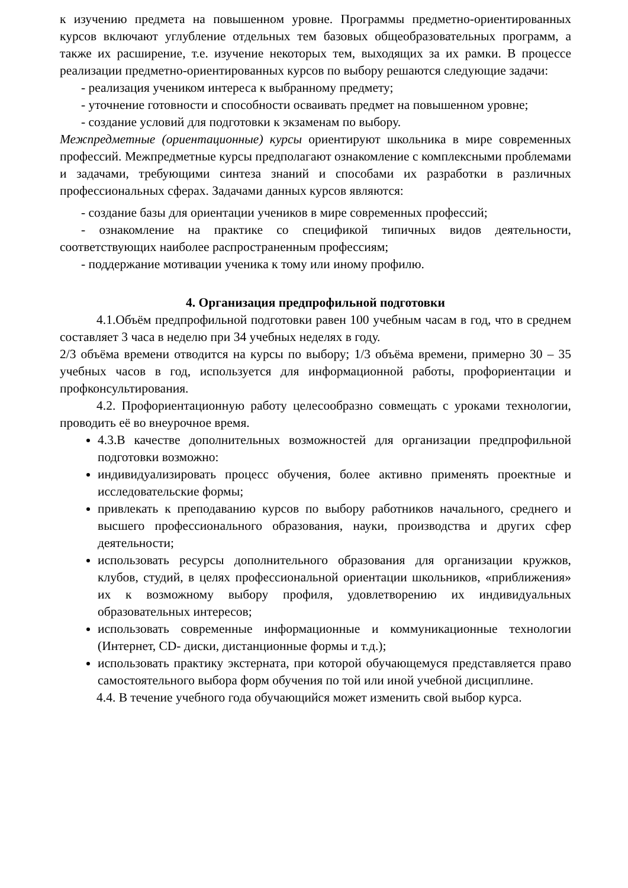к изучению предмета на повышенном уровне. Программы предметно-ориентированных курсов включают углубление отдельных тем базовых общеобразовательных программ, а также их расширение, т.е. изучение некоторых тем, выходящих за их рамки. В процессе реализации предметно-ориентированных курсов по выбору решаются следующие задачи:
- реализация учеником интереса к выбранному предмету;
- уточнение готовности и способности осваивать предмет на повышенном уровне;
- создание условий для подготовки к экзаменам по выбору.
Межпредметные (ориентационные) курсы ориентируют школьника в мире современных профессий. Межпредметные курсы предполагают ознакомление с комплексными проблемами и задачами, требующими синтеза знаний и способами их разработки в различных профессиональных сферах. Задачами данных курсов являются:
- создание базы для ориентации учеников в мире современных профессий;
- ознакомление на практике со спецификой типичных видов деятельности, соответствующих наиболее распространенным профессиям;
- поддержание мотивации ученика к тому или иному профилю.
4. Организация предпрофильной подготовки
4.1.Объём предпрофильной подготовки равен 100 учебным часам в год, что в среднем составляет 3 часа в неделю при 34 учебных неделях в году.
2/3 объёма времени отводится на курсы по выбору; 1/3 объёма времени, примерно 30 – 35 учебных часов в год, используется для информационной работы, профориентации и профконсультирования.
4.2. Профориентационную работу целесообразно совмещать с уроками технологии, проводить её во внеурочное время.
4.3.В качестве дополнительных возможностей для организации предпрофильной подготовки возможно:
индивидуализировать процесс обучения, более активно применять проектные и исследовательские формы;
привлекать к преподаванию курсов по выбору работников начального, среднего и высшего профессионального образования, науки, производства и других сфер деятельности;
использовать ресурсы дополнительного образования для организации кружков, клубов, студий, в целях профессиональной ориентации школьников, «приближения» их к возможному выбору профиля, удовлетворению их индивидуальных образовательных интересов;
использовать современные информационные и коммуникационные технологии (Интернет, CD- диски, дистанционные формы и т.д.);
использовать практику экстерната, при которой обучающемуся представляется право самостоятельного выбора форм обучения по той или иной учебной дисциплине.
4.4. В течение учебного года обучающийся может изменить свой выбор курса.